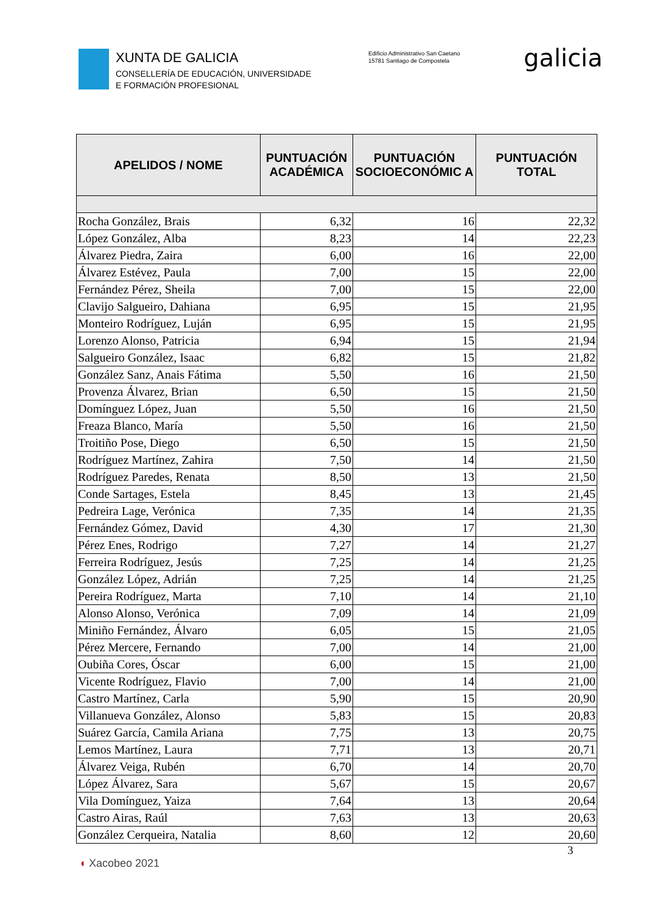XUNTA DE GALICIA
CONSELLERÍA DE EDUCACIÓN, UNIVERSIDADE
E FORMACIÓN PROFESIONAL
Edificio Administrativo San Caetano
15781 Santiago de Compostela
galicia
| APELIDOS / NOME | PUNTUACIÓN ACADÉMICA | PUNTUACIÓN SOCIOECONÓMIC A | PUNTUACIÓN TOTAL |
| --- | --- | --- | --- |
| Rocha González, Brais | 6,32 | 16 | 22,32 |
| López González, Alba | 8,23 | 14 | 22,23 |
| Álvarez Piedra, Zaira | 6,00 | 16 | 22,00 |
| Álvarez Estévez, Paula | 7,00 | 15 | 22,00 |
| Fernández Pérez, Sheila | 7,00 | 15 | 22,00 |
| Clavijo Salgueiro, Dahiana | 6,95 | 15 | 21,95 |
| Monteiro Rodríguez, Luján | 6,95 | 15 | 21,95 |
| Lorenzo Alonso, Patricia | 6,94 | 15 | 21,94 |
| Salgueiro González, Isaac | 6,82 | 15 | 21,82 |
| González Sanz, Anais Fátima | 5,50 | 16 | 21,50 |
| Provenza Álvarez, Brian | 6,50 | 15 | 21,50 |
| Domínguez López, Juan | 5,50 | 16 | 21,50 |
| Freaza Blanco, María | 5,50 | 16 | 21,50 |
| Troitiño Pose, Diego | 6,50 | 15 | 21,50 |
| Rodríguez Martínez, Zahira | 7,50 | 14 | 21,50 |
| Rodríguez Paredes, Renata | 8,50 | 13 | 21,50 |
| Conde Sartages, Estela | 8,45 | 13 | 21,45 |
| Pedreira Lage, Verónica | 7,35 | 14 | 21,35 |
| Fernández Gómez, David | 4,30 | 17 | 21,30 |
| Pérez Enes, Rodrigo | 7,27 | 14 | 21,27 |
| Ferreira Rodríguez, Jesús | 7,25 | 14 | 21,25 |
| González López, Adrián | 7,25 | 14 | 21,25 |
| Pereira Rodríguez, Marta | 7,10 | 14 | 21,10 |
| Alonso Alonso, Verónica | 7,09 | 14 | 21,09 |
| Miniño Fernández, Álvaro | 6,05 | 15 | 21,05 |
| Pérez Mercere, Fernando | 7,00 | 14 | 21,00 |
| Oubiña Cores, Óscar | 6,00 | 15 | 21,00 |
| Vicente Rodríguez, Flavio | 7,00 | 14 | 21,00 |
| Castro Martínez, Carla | 5,90 | 15 | 20,90 |
| Villanueva González, Alonso | 5,83 | 15 | 20,83 |
| Suárez García, Camila Ariana | 7,75 | 13 | 20,75 |
| Lemos Martínez, Laura | 7,71 | 13 | 20,71 |
| Álvarez Veiga, Rubén | 6,70 | 14 | 20,70 |
| López Álvarez, Sara | 5,67 | 15 | 20,67 |
| Vila Domínguez, Yaiza | 7,64 | 13 | 20,64 |
| Castro Airas, Raúl | 7,63 | 13 | 20,63 |
| González Cerqueira, Natalia | 8,60 | 12 | 20,60 |
3
◖ Xacobeo 2021